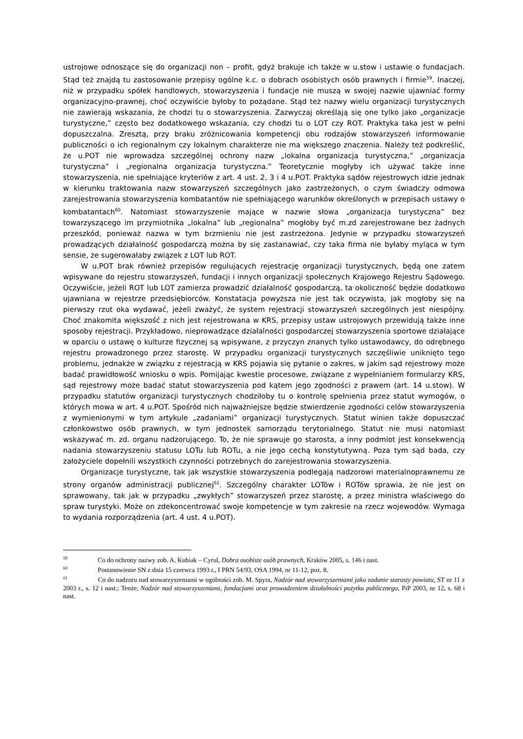ustrojowe odnoszące się do organizacji non – profit, gdyż brakuje ich także w u.stow i ustawie o fundacjach. Stąd też znajdą tu zastosowanie przepisy ogólne k.c. o dobrach osobistych osób prawnych i firmie<sup>59</sup>. Inaczej, niż w przypadku spółek handlowych, stowarzyszenia i fundacje nie muszą w swojej nazwie ujawniać formy organizacyjno-prawnej, choć oczywiście byłoby to pożądane. Stąd też nazwy wielu organizacji turystycznych nie zawierają wskazania, że chodzi tu o stowarzyszenia. Zazwyczaj określają się one tylko jako „organizacje turystyczne,” często bez dodatkowego wskazania, czy chodzi tu o LOT czy ROT. Praktyka taka jest w pełni dopuszczalna. Zresztą, przy braku zróżnicowania kompetencji obu rodzajów stowarzyszeń informowanie publiczności o ich regionalnym czy lokalnym charakterze nie ma większego znaczenia. Należy też podkreślić, że u.POT nie wprowadza szczególnej ochrony nazw „lokalna organizacja turystyczna,” „organizacja turystyczna” i „regionalna organizacja turystyczna.” Teoretycznie mogłyby ich używać także inne stowarzyszenia, nie spełniające kryteriów z art. 4 ust. 2, 3 i 4 u.POT. Praktyka sądów rejestrowych idzie jednak w kierunku traktowania nazw stowarzyszeń szczególnych jako zastrzeżonych, o czym świadczy odmowa zarejestrowania stowarzyszenia kombatantów nie spełniającego warunków określonych w przepisach ustawy o kombatantach<sup>60</sup>. Natomiast stowarzyszenie mające w nazwie słowa „organizacja turystyczna” bez towarzyszącego im przymiotnika „lokalna” lub „regionalna” mogłoby być m.zd zarejestrowane bez żadnych przeszkód, ponieważ nazwa w tym brzmieniu nie jest zastrzeżona. Jedynie w przypadku stowarzyszeń prowadzących działalność gospodarczą można by się zastanawiać, czy taka firma nie byłaby myląca w tym sensie, że sugerowałaby związek z LOT lub ROT.
W u.POT brak również przepisów regulujących rejestrację organizacji turystycznych, będą one zatem wpisywane do rejestru stowarzyszeń, fundacji i innych organizacji społecznych Krajowego Rejestru Sądowego. Oczywiście, jeżeli ROT lub LOT zamierza prowadzić działalność gospodarczą, ta okoliczność będzie dodatkowo ujawniana w rejestrze przedsiębiorców. Konstatacja powyższa nie jest tak oczywista, jak mogłoby się na pierwszy rzut oka wydawać, jeżeli zważyć, że system rejestracji stowarzyszeń szczególnych jest niespójny. Choć znakomita większość z nich jest rejestrowana w KRS, przepisy ustaw ustrojowych przewidują także inne sposoby rejestracji. Przykładowo, nieprowadzące działalności gospodarczej stowarzyszenia sportowe działające w oparciu o ustawę o kulturze fizycznej są wpisywane, z przyczyn znanych tylko ustawodawcy, do odrębnego rejestru prowadzonego przez starostę. W przypadku organizacji turystycznych szczęśliwie uniknięto tego problemu, jednakże w związku z rejestracją w KRS pojawia się pytanie o zakres, w jakim sąd rejestrowy może badać prawidłowość wniosku o wpis. Pomijając kwestie procesowe, związane z wypełnianiem formularzy KRS, sąd rejestrowy może badać statut stowarzyszenia pod kątem jego zgodności z prawem (art. 14 u.stow). W przypadku statutów organizacji turystycznych chodziłoby tu o kontrolę spełnienia przez statut wymogów, o których mowa w art. 4 u.POT. Spośród nich najważniejsze będzie stwierdzenie zgodności celów stowarzyszenia z wymienionymi w tym artykule „zadaniami” organizacji turystycznych. Statut winien także dopuszczać członkowstwo osób prawnych, w tym jednostek samorządu terytorialnego. Statut nie musi natomiast wskazywać m. zd. organu nadzorującego. To, że nie sprawuje go starosta, a inny podmiot jest konsekwencją nadania stowarzyszeniu statusu LOTu lub ROTu, a nie jego cechą konstytutywną. Poza tym sąd bada, czy założyciele dopełnili wszystkich czynności potrzebnych do zarejestrowania stowarzyszenia.
Organizacje turystyczne, tak jak wszystkie stowarzyszenia podlegają nadzorowi materialnoprawnemu ze strony organów administracji publicznej<sup>61</sup>. Szczególny charakter LOTów i ROTów sprawia, że nie jest on sprawowany, tak jak w przypadku „zwykłych” stowarzyszeń przez starostę, a przez ministra właściwego do spraw turystyki. Może on zdekoncentrować swoje kompetencje w tym zakresie na rzecz wojewodów. Wymaga to wydania rozporządzenia (art. 4 ust. 4 u.POT).
<sup>59</sup> Co do ochrony nazwy zob. A. Kubiak – Cyrul, Dobra osobiste osób prawnych, Kraków 2005, s. 146 i nast.
<sup>60</sup> Postanowienie SN z dnia 15 czerwca 1993 r., I PRN 54/93, OSA 1994, nr 11-12, poz. 8.
<sup>61</sup> Co do nadzoru nad stowarzyszeniami w ogólności zob. M. Spyra, Nadzór nad stowarzyszeniami jako zadanie starosty powiatu, ST nr 11 z 2003 r., s. 12 i nast.; Tenże, Nadzór nad stowarzyszeniami, fundacjami oraz prowadzeniem działalności pożytku publicznego, PiP 2003, nr 12, s. 68 i nast.